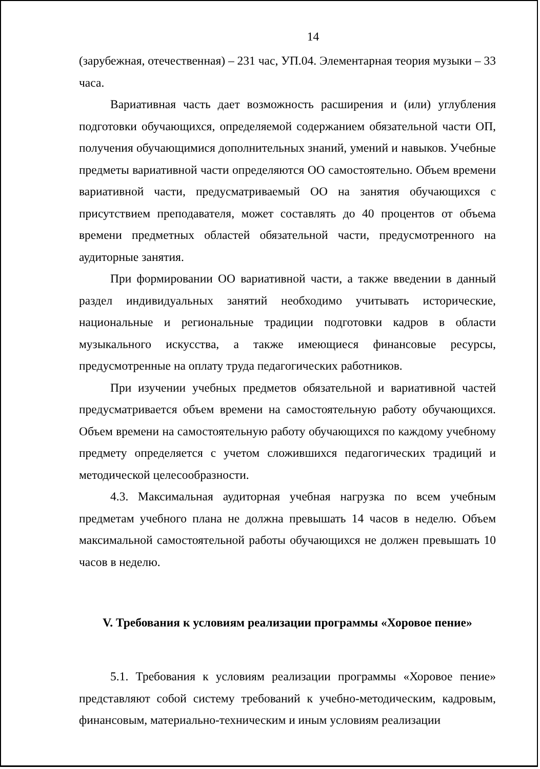14
(зарубежная, отечественная) – 231 час, УП.04. Элементарная теория музыки – 33 часа.
Вариативная часть дает возможность расширения и (или) углубления подготовки обучающихся, определяемой содержанием обязательной части ОП, получения обучающимися дополнительных знаний, умений и навыков. Учебные предметы вариативной части определяются ОО самостоятельно. Объем времени вариативной части, предусматриваемый ОО на занятия обучающихся с присутствием преподавателя, может составлять до 40 процентов от объема времени предметных областей обязательной части, предусмотренного на аудиторные занятия.
При формировании ОО вариативной части, а также введении в данный раздел индивидуальных занятий необходимо учитывать исторические, национальные и региональные традиции подготовки кадров в области музыкального искусства, а также имеющиеся финансовые ресурсы, предусмотренные на оплату труда педагогических работников.
При изучении учебных предметов обязательной и вариативной частей предусматривается объем времени на самостоятельную работу обучающихся. Объем времени на самостоятельную работу обучающихся по каждому учебному предмету определяется с учетом сложившихся педагогических традиций и методической целесообразности.
4.3. Максимальная аудиторная учебная нагрузка по всем учебным предметам учебного плана не должна превышать 14 часов в неделю. Объем максимальной самостоятельной работы обучающихся не должен превышать 10 часов в неделю.
V. Требования к условиям реализации программы «Хоровое пение»
5.1. Требования к условиям реализации программы «Хоровое пение» представляют собой систему требований к учебно-методическим, кадровым, финансовым, материально-техническим и иным условиям реализации